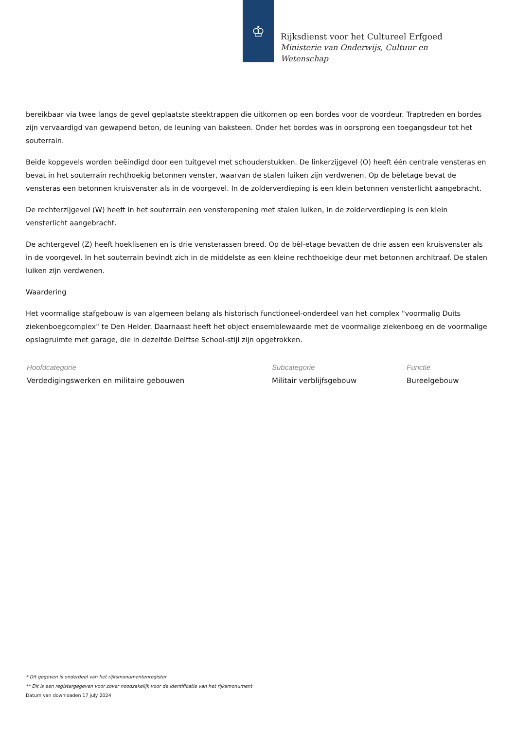♔
Rijksdienst voor het Cultureel Erfgoed
Ministerie van Onderwijs, Cultuur en
Wetenschap
bereikbaar via twee langs de gevel geplaatste steektrappen die uitkomen op een bordes voor de voordeur. Traptreden en bordes zijn vervaardigd van gewapend beton, de leuning van baksteen. Onder het bordes was in oorsprong een toegangsdeur tot het souterrain.
Beide kopgevels worden beëindigd door een tuitgevel met schouderstukken. De linkerzijgevel (O) heeft één centrale vensteras en bevat in het souterrain rechthoekig betonnen venster, waarvan de stalen luiken zijn verdwenen. Op de bèletage bevat de vensteras een betonnen kruisvenster als in de voorgevel. In de zolderverdieping is een klein betonnen vensterlicht aangebracht.
De rechterzijgevel (W) heeft in het souterrain een vensteropening met stalen luiken, in de zolderverdieping is een klein vensterlicht aangebracht.
De achtergevel (Z) heeft hoeklisenen en is drie vensterassen breed. Op de bèl-etage bevatten de drie assen een kruisvenster als in de voorgevel. In het souterrain bevindt zich in de middelste as een kleine rechthoekige deur met betonnen architraaf. De stalen luiken zijn verdwenen.
Waardering
Het voormalige stafgebouw is van algemeen belang als historisch functioneel-onderdeel van het complex "voormalig Duits ziekenboegcomplex" te Den Helder. Daarnaast heeft het object ensemblewaarde met de voormalige ziekenboeg en de voormalige opslagruimte met garage, die in dezelfde Delftse School-stijl zijn opgetrokken.
Hoofdcategorie
Verdedigingswerken en militaire gebouwen
Subcategorie
Militair verblijfsgebouw
Functie
Bureelgebouw
* Dit gegeven is onderdeel van het rijksmonumentenregister
** Dit is een registergegeven voor zover noodzakelijk voor de identificatie van het rijksmonument
Datum van downloaden 17 july 2024